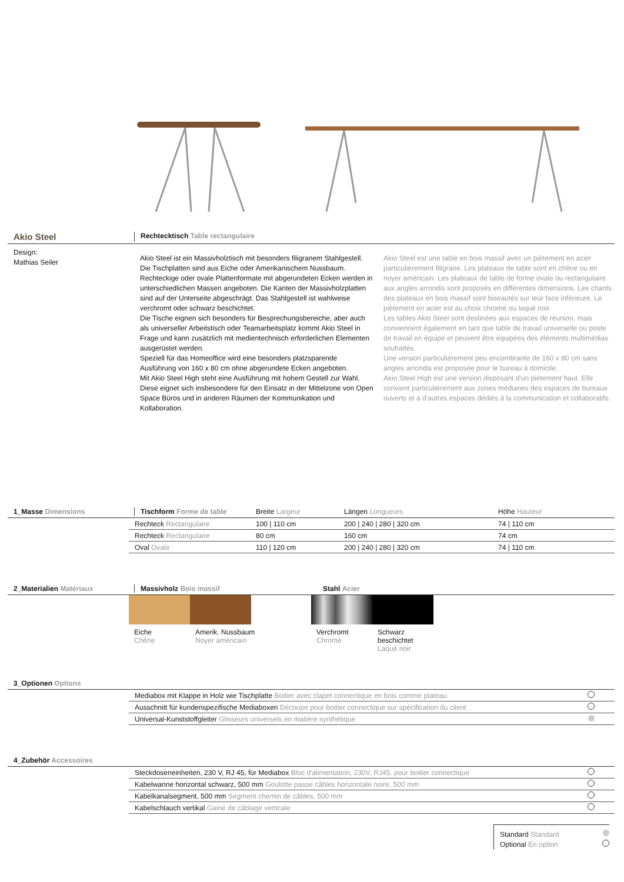Akio Steel
Rechtecktisch Table rectangulaire
Design:
Mathias Seiler
Akio Steel ist ein Massivholztisch mit besonders filigranem Stahlgestell. Die Tischplatten sind aus Eiche oder Amerikanischem Nussbaum. Rechteckige oder ovale Plattenformate mit abgerundeten Ecken werden in unterschiedlichen Massen angeboten. Die Kanten der Massivholzplatten sind auf der Unterseite abgeschrägt. Das Stahlgestell ist wahlweise verchromt oder schwarz beschichtet.
Die Tische eignen sich besonders für Besprechungsbereiche, aber auch als universeller Arbeitstisch oder Teamarbeitsplatz kommt Akio Steel in Frage und kann zusätzlich mit medientechnisch erforderlichen Elementen ausgerüstet werden.
Speziell für das Homeoffice wird eine besonders platzsparende Ausführung von 160 x 80 cm ohne abgerundete Ecken angeboten.
Mit Akio Steel High steht eine Ausführung mit hohem Gestell zur Wahl. Diese eignet sich insbesondere für den Einsatz in der Mittelzone von Open Space Büros und in anderen Räumen der Kommunikation und Kollaboration.
Akio Steel est une table en bois massif avec un piétement en acier particulièrement filigrane. Les plateaux de table sont en chêne ou en noyer américain. Les plateaux de table de forme ovale ou rectangulaire aux angles arrondis sont proposés en différentes dimensions. Les chants des plateaux en bois massif sont biseautés sur leur face inférieure. Le piétement en acier est au choix chromé ou laqué noir.
Les tables Akio Steel sont destinées aux espaces de réunion, mais conviennent également en tant que table de travail universelle ou poste de travail en équipe et peuvent être équipées des éléments multimédias souhaités.
Une version particulièrement peu encombrante de 160 x 80 cm sans angles arrondis est proposée pour le bureau à domicile.
Akio Steel High est une version disposant d'un piétement haut. Elle convient particulièrement aux zones médianes des espaces de bureaux ouverts et à d'autres espaces dédiés à la communication et collaboratifs.
1_Masse Dimensions Tischform Forme de table Breite Largeur Längen Longueurs Höhe Hauteur
| Rechteck Rectangulaire | 100 / 110 cm | 200 / 240 / 280 / 320 cm | 74 / 110 cm |
| Rechteck Rectangulaire | 80 cm | 160 cm | 74 cm |
| Oval Ovale | 110 / 120 cm | 200 / 240 / 280 / 320 cm | 74 / 110 cm |
2_Materialien Matériaux Massivholz Bois massif Stahl Acier
Eiche
Chêne
Amerik. Nussbaum
Noyer américain
Verchromt
Chromé
Schwarz
beschichtet
Laqué noir
3_Optionen Options
| Mediabox mit Klappe in Holz wie Tischplatte Boitier avec clapet connectique en bois comme plateau | |
| Ausschnitt für kundenspezifische Mediaboxen Découpe pour boitier connectique sur spécification du client | |
| Universal-Kunststoffgleiter Glisseurs universels en matière synthétique | |
4_Zubehör Accessoires
| Steckdoseneinheiten, 230 V, RJ 45, für Mediabox Bloc d'alimentation, 230V, RJ45, pour boitier connectique | |
| Kabelwanne horizontal schwarz, 500 mm Goulotte passe câbles horizontale noire, 500 mm | |
| Kabelkanalsegment, 500 mm Segment chemin de câbles, 500 mm | |
| Kabelschlauch vertikal Gaine de câblage verticale | |
Standard Standard
Optional En option